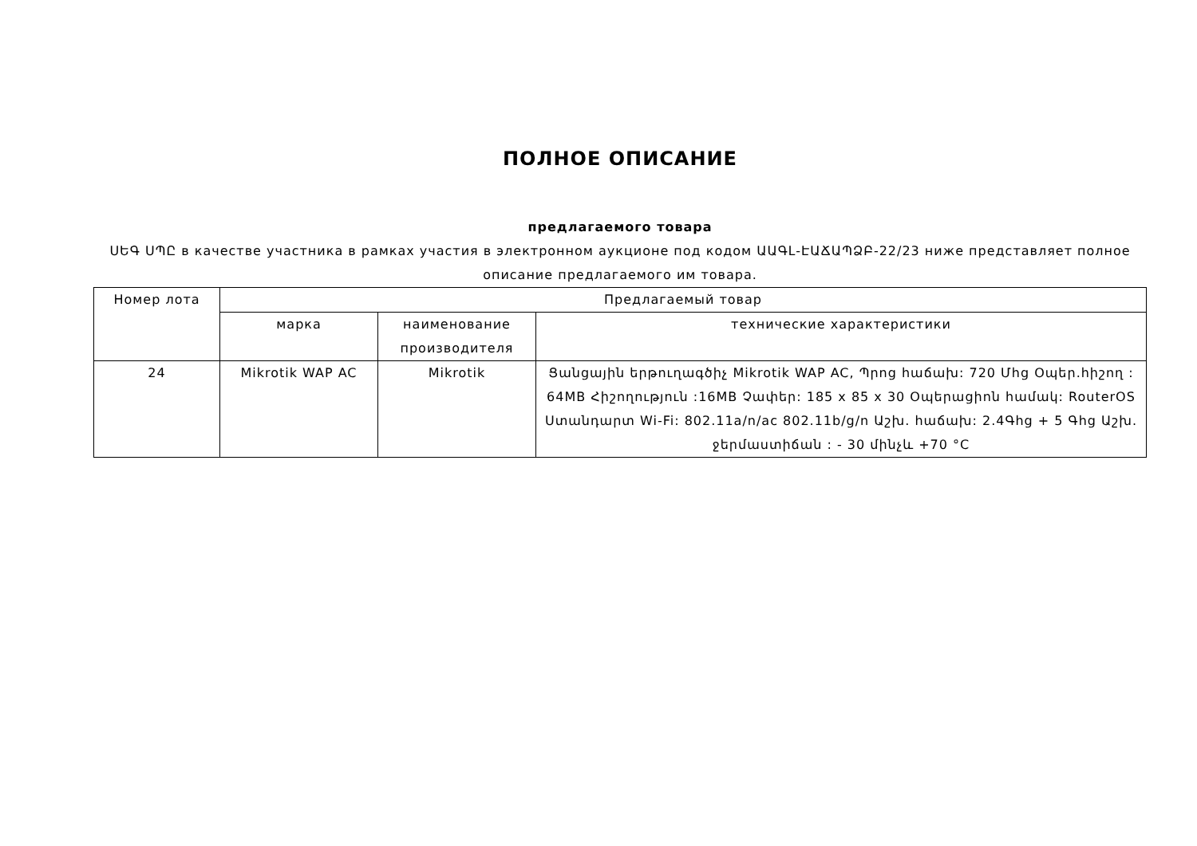ПОЛНОЕ ОПИСАНИЕ
предлагаемого товара
ՍԵԳ ՍՊԸ в качестве участника в рамках участия в электронном аукционе под кодом ԱԱԳԼ-ԷԱՃԱՊՁԲ-22/23 ниже представляет полное описание предлагаемого им товара.
| Номер лота | Предлагаемый товар | | |
| --- | --- | --- | --- |
| | марка | наименование производителя | технические характеристики |
| 24 | Mikrotik WAP AC | Mikrotik | Ցանցային երթուղագծիչ Mikrotik WAP AC, Պրոց հաճախ: 720 Մhg Օպեր.հիշող : 64MB Հիշողություն :16MB Չափեր: 185 x 85 x 30 Օպերացիոն համակ: RouterOS Ստանդարտ Wi-Fi: 802.11a/n/ac 802.11b/g/n Աշխ. հաճախ: 2.4Գhg + 5 Գhg Աշխ. ջերմաստիճան : - 30 մինչև +70 °C |